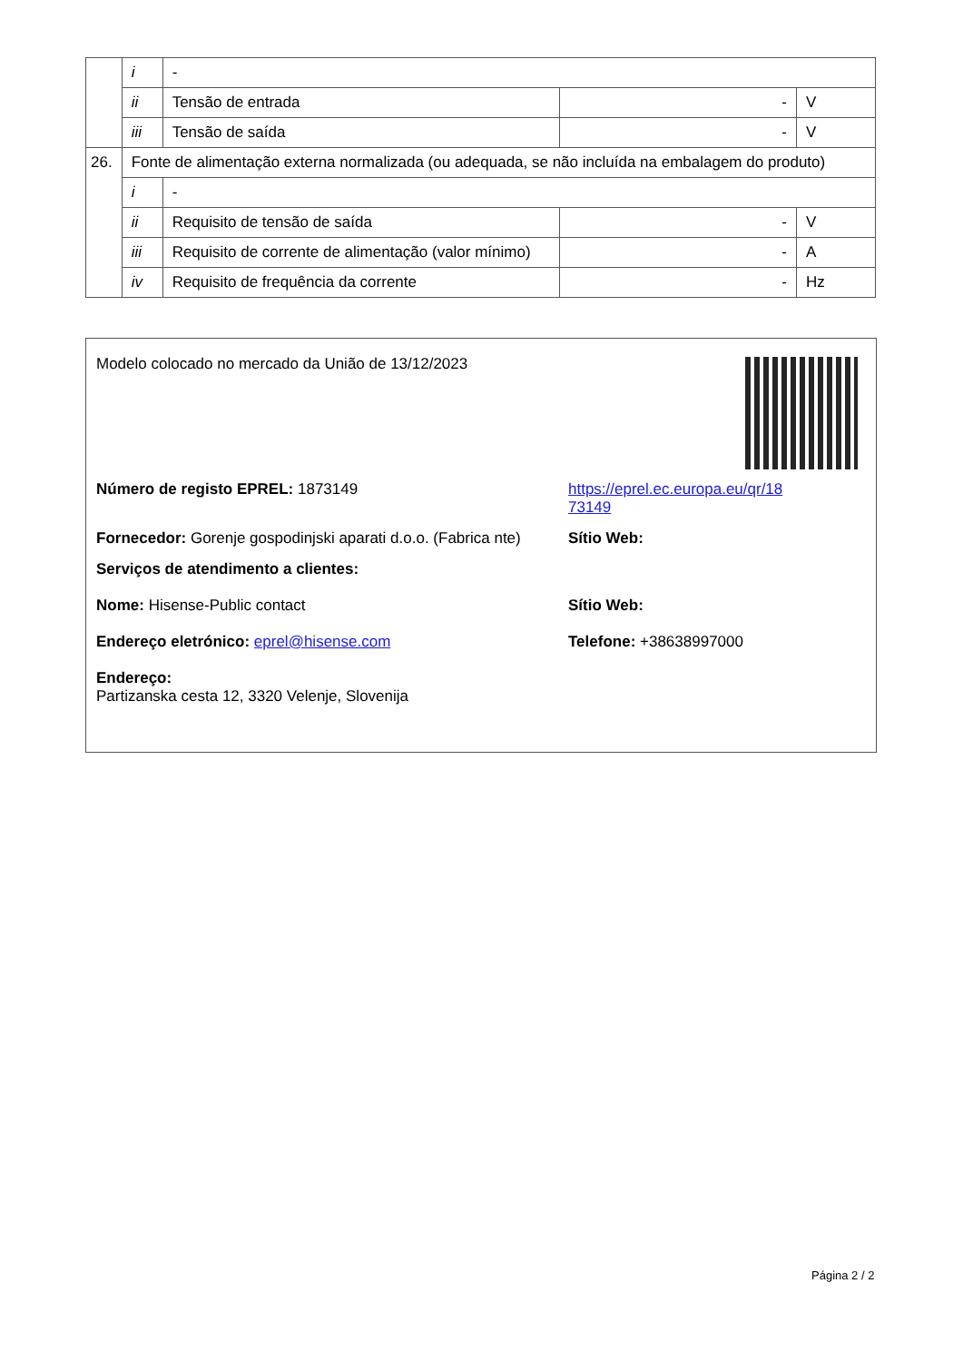| | i | - | | |
| | ii | Tensão de entrada | - | V |
| | iii | Tensão de saída | - | V |
| 26. | Fonte de alimentação externa normalizada (ou adequada, se não incluída na embalagem do produto) | | | |
| | i | - | | |
| | ii | Requisito de tensão de saída | - | V |
| | iii | Requisito de corrente de alimentação (valor mínimo) | - | A |
| | iv | Requisito de frequência da corrente | - | Hz |
Modelo colocado no mercado da União de 13/12/2023
Número de registo EPREL: 1873149 https://eprel.ec.europa.eu/qr/18
73149
Fornecedor: Gorenje gospodinjski aparati d.o.o. (Fabrica nte)
Sítio Web:
Serviços de atendimento a clientes:
Nome: Hisense-Public contact Sítio Web:
Endereço eletrónico: eprel@hisense.com Telefone: +38638997000
Endereço:
Partizanska cesta 12, 3320 Velenje, Slovenija
Página 2 / 2